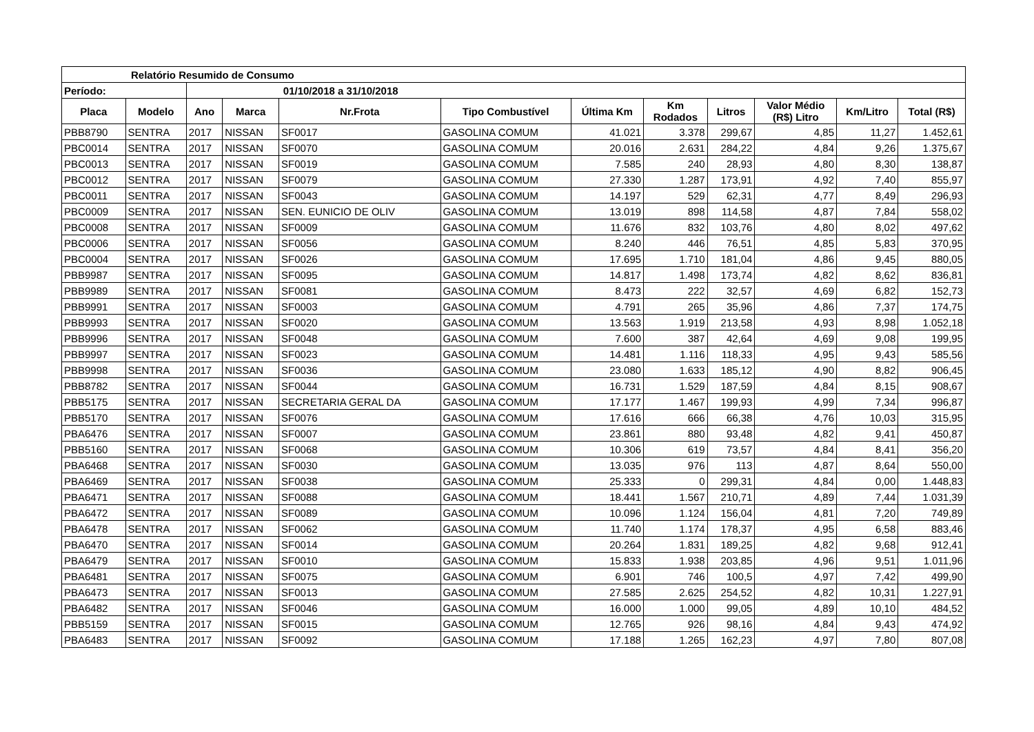| Relatório Resumido de Consumo | | | | | | | | | | | |
| --- | --- | --- | --- | --- | --- | --- | --- | --- | --- | --- | --- |
| Período: | | 01/10/2018 a 31/10/2018 | | | | | | | | | |
| Placa | Modelo | Ano | Marca | Nr.Frota | Tipo Combustível | Última Km | Km Rodados | Litros | Valor Médio (R$) Litro | Km/Litro | Total (R$) |
| PBB8790 | SENTRA | 2017 | NISSAN | SF0017 | GASOLINA COMUM | 41.021 | 3.378 | 299,67 | 4,85 | 11,27 | 1.452,61 |
| PBC0014 | SENTRA | 2017 | NISSAN | SF0070 | GASOLINA COMUM | 20.016 | 2.631 | 284,22 | 4,84 | 9,26 | 1.375,67 |
| PBC0013 | SENTRA | 2017 | NISSAN | SF0019 | GASOLINA COMUM | 7.585 | 240 | 28,93 | 4,80 | 8,30 | 138,87 |
| PBC0012 | SENTRA | 2017 | NISSAN | SF0079 | GASOLINA COMUM | 27.330 | 1.287 | 173,91 | 4,92 | 7,40 | 855,97 |
| PBC0011 | SENTRA | 2017 | NISSAN | SF0043 | GASOLINA COMUM | 14.197 | 529 | 62,31 | 4,77 | 8,49 | 296,93 |
| PBC0009 | SENTRA | 2017 | NISSAN | SEN. EUNICIO DE OLIV | GASOLINA COMUM | 13.019 | 898 | 114,58 | 4,87 | 7,84 | 558,02 |
| PBC0008 | SENTRA | 2017 | NISSAN | SF0009 | GASOLINA COMUM | 11.676 | 832 | 103,76 | 4,80 | 8,02 | 497,62 |
| PBC0006 | SENTRA | 2017 | NISSAN | SF0056 | GASOLINA COMUM | 8.240 | 446 | 76,51 | 4,85 | 5,83 | 370,95 |
| PBC0004 | SENTRA | 2017 | NISSAN | SF0026 | GASOLINA COMUM | 17.695 | 1.710 | 181,04 | 4,86 | 9,45 | 880,05 |
| PBB9987 | SENTRA | 2017 | NISSAN | SF0095 | GASOLINA COMUM | 14.817 | 1.498 | 173,74 | 4,82 | 8,62 | 836,81 |
| PBB9989 | SENTRA | 2017 | NISSAN | SF0081 | GASOLINA COMUM | 8.473 | 222 | 32,57 | 4,69 | 6,82 | 152,73 |
| PBB9991 | SENTRA | 2017 | NISSAN | SF0003 | GASOLINA COMUM | 4.791 | 265 | 35,96 | 4,86 | 7,37 | 174,75 |
| PBB9993 | SENTRA | 2017 | NISSAN | SF0020 | GASOLINA COMUM | 13.563 | 1.919 | 213,58 | 4,93 | 8,98 | 1.052,18 |
| PBB9996 | SENTRA | 2017 | NISSAN | SF0048 | GASOLINA COMUM | 7.600 | 387 | 42,64 | 4,69 | 9,08 | 199,95 |
| PBB9997 | SENTRA | 2017 | NISSAN | SF0023 | GASOLINA COMUM | 14.481 | 1.116 | 118,33 | 4,95 | 9,43 | 585,56 |
| PBB9998 | SENTRA | 2017 | NISSAN | SF0036 | GASOLINA COMUM | 23.080 | 1.633 | 185,12 | 4,90 | 8,82 | 906,45 |
| PBB8782 | SENTRA | 2017 | NISSAN | SF0044 | GASOLINA COMUM | 16.731 | 1.529 | 187,59 | 4,84 | 8,15 | 908,67 |
| PBB5175 | SENTRA | 2017 | NISSAN | SECRETARIA GERAL DA | GASOLINA COMUM | 17.177 | 1.467 | 199,93 | 4,99 | 7,34 | 996,87 |
| PBB5170 | SENTRA | 2017 | NISSAN | SF0076 | GASOLINA COMUM | 17.616 | 666 | 66,38 | 4,76 | 10,03 | 315,95 |
| PBA6476 | SENTRA | 2017 | NISSAN | SF0007 | GASOLINA COMUM | 23.861 | 880 | 93,48 | 4,82 | 9,41 | 450,87 |
| PBB5160 | SENTRA | 2017 | NISSAN | SF0068 | GASOLINA COMUM | 10.306 | 619 | 73,57 | 4,84 | 8,41 | 356,20 |
| PBA6468 | SENTRA | 2017 | NISSAN | SF0030 | GASOLINA COMUM | 13.035 | 976 | 113 | 4,87 | 8,64 | 550,00 |
| PBA6469 | SENTRA | 2017 | NISSAN | SF0038 | GASOLINA COMUM | 25.333 | 0 | 299,31 | 4,84 | 0,00 | 1.448,83 |
| PBA6471 | SENTRA | 2017 | NISSAN | SF0088 | GASOLINA COMUM | 18.441 | 1.567 | 210,71 | 4,89 | 7,44 | 1.031,39 |
| PBA6472 | SENTRA | 2017 | NISSAN | SF0089 | GASOLINA COMUM | 10.096 | 1.124 | 156,04 | 4,81 | 7,20 | 749,89 |
| PBA6478 | SENTRA | 2017 | NISSAN | SF0062 | GASOLINA COMUM | 11.740 | 1.174 | 178,37 | 4,95 | 6,58 | 883,46 |
| PBA6470 | SENTRA | 2017 | NISSAN | SF0014 | GASOLINA COMUM | 20.264 | 1.831 | 189,25 | 4,82 | 9,68 | 912,41 |
| PBA6479 | SENTRA | 2017 | NISSAN | SF0010 | GASOLINA COMUM | 15.833 | 1.938 | 203,85 | 4,96 | 9,51 | 1.011,96 |
| PBA6481 | SENTRA | 2017 | NISSAN | SF0075 | GASOLINA COMUM | 6.901 | 746 | 100,5 | 4,97 | 7,42 | 499,90 |
| PBA6473 | SENTRA | 2017 | NISSAN | SF0013 | GASOLINA COMUM | 27.585 | 2.625 | 254,52 | 4,82 | 10,31 | 1.227,91 |
| PBA6482 | SENTRA | 2017 | NISSAN | SF0046 | GASOLINA COMUM | 16.000 | 1.000 | 99,05 | 4,89 | 10,10 | 484,52 |
| PBB5159 | SENTRA | 2017 | NISSAN | SF0015 | GASOLINA COMUM | 12.765 | 926 | 98,16 | 4,84 | 9,43 | 474,92 |
| PBA6483 | SENTRA | 2017 | NISSAN | SF0092 | GASOLINA COMUM | 17.188 | 1.265 | 162,23 | 4,97 | 7,80 | 807,08 |